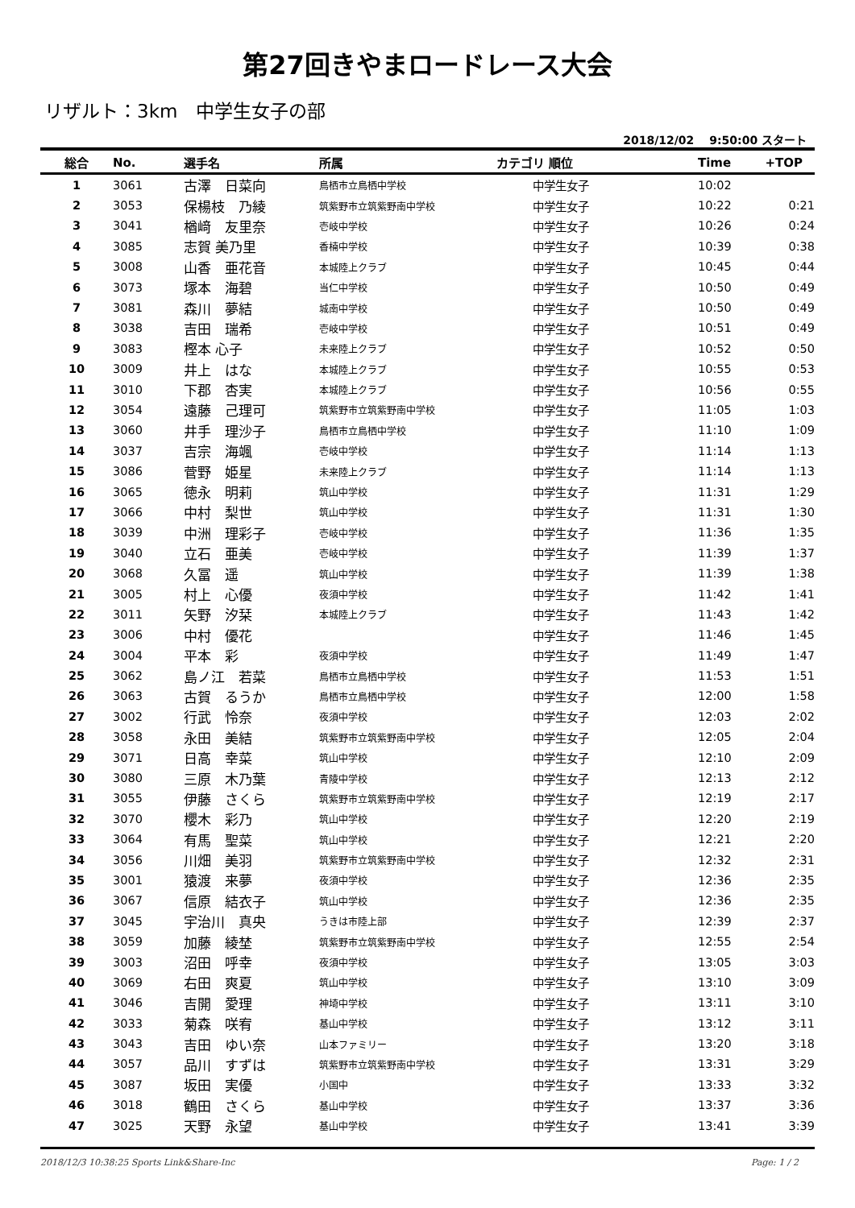第27回きやまロードレース大会
リザルト：3km　中学生女子の部
2018/12/02　 9:50:00 スタート
| 総合 | No. | 選手名 | 所属 | カテゴリ 順位 | Time | +TOP |
| --- | --- | --- | --- | --- | --- | --- |
| 1 | 3061 | 古澤 日菜向 | 鳥栖市立鳥栖中学校 | 中学生女子 | 10:02 | |
| 2 | 3053 | 保楊枝 乃綾 | 筑紫野市立筑紫野南中学校 | 中学生女子 | 10:22 | 0:21 |
| 3 | 3041 | 楢﨑 友里奈 | 壱岐中学校 | 中学生女子 | 10:26 | 0:24 |
| 4 | 3085 | 志賀 美乃里 | 香楠中学校 | 中学生女子 | 10:39 | 0:38 |
| 5 | 3008 | 山香 亜花音 | 本城陸上クラブ | 中学生女子 | 10:45 | 0:44 |
| 6 | 3073 | 塚本 海碧 | 当仁中学校 | 中学生女子 | 10:50 | 0:49 |
| 7 | 3081 | 森川 夢結 | 城南中学校 | 中学生女子 | 10:50 | 0:49 |
| 8 | 3038 | 吉田 瑞希 | 壱岐中学校 | 中学生女子 | 10:51 | 0:49 |
| 9 | 3083 | 樫本 心子 | 未来陸上クラブ | 中学生女子 | 10:52 | 0:50 |
| 10 | 3009 | 井上 はな | 本城陸上クラブ | 中学生女子 | 10:55 | 0:53 |
| 11 | 3010 | 下郡 杏実 | 本城陸上クラブ | 中学生女子 | 10:56 | 0:55 |
| 12 | 3054 | 遠藤 己理可 | 筑紫野市立筑紫野南中学校 | 中学生女子 | 11:05 | 1:03 |
| 13 | 3060 | 井手 理沙子 | 鳥栖市立鳥栖中学校 | 中学生女子 | 11:10 | 1:09 |
| 14 | 3037 | 吉宗 海颯 | 壱岐中学校 | 中学生女子 | 11:14 | 1:13 |
| 15 | 3086 | 菅野 姫星 | 未来陸上クラブ | 中学生女子 | 11:14 | 1:13 |
| 16 | 3065 | 徳永 明莉 | 筑山中学校 | 中学生女子 | 11:31 | 1:29 |
| 17 | 3066 | 中村 梨世 | 筑山中学校 | 中学生女子 | 11:31 | 1:30 |
| 18 | 3039 | 中洲 理彩子 | 壱岐中学校 | 中学生女子 | 11:36 | 1:35 |
| 19 | 3040 | 立石 亜美 | 壱岐中学校 | 中学生女子 | 11:39 | 1:37 |
| 20 | 3068 | 久冨 遥 | 筑山中学校 | 中学生女子 | 11:39 | 1:38 |
| 21 | 3005 | 村上 心優 | 夜須中学校 | 中学生女子 | 11:42 | 1:41 |
| 22 | 3011 | 矢野 汐栞 | 本城陸上クラブ | 中学生女子 | 11:43 | 1:42 |
| 23 | 3006 | 中村 優花 | | 中学生女子 | 11:46 | 1:45 |
| 24 | 3004 | 平本 彩 | 夜須中学校 | 中学生女子 | 11:49 | 1:47 |
| 25 | 3062 | 島ノ江 若菜 | 鳥栖市立鳥栖中学校 | 中学生女子 | 11:53 | 1:51 |
| 26 | 3063 | 古賀 るうか | 鳥栖市立鳥栖中学校 | 中学生女子 | 12:00 | 1:58 |
| 27 | 3002 | 行武 怜奈 | 夜須中学校 | 中学生女子 | 12:03 | 2:02 |
| 28 | 3058 | 永田 美結 | 筑紫野市立筑紫野南中学校 | 中学生女子 | 12:05 | 2:04 |
| 29 | 3071 | 日高 幸菜 | 筑山中学校 | 中学生女子 | 12:10 | 2:09 |
| 30 | 3080 | 三原 木乃葉 | 青陵中学校 | 中学生女子 | 12:13 | 2:12 |
| 31 | 3055 | 伊藤 さくら | 筑紫野市立筑紫野南中学校 | 中学生女子 | 12:19 | 2:17 |
| 32 | 3070 | 櫻木 彩乃 | 筑山中学校 | 中学生女子 | 12:20 | 2:19 |
| 33 | 3064 | 有馬 聖菜 | 筑山中学校 | 中学生女子 | 12:21 | 2:20 |
| 34 | 3056 | 川畑 美羽 | 筑紫野市立筑紫野南中学校 | 中学生女子 | 12:32 | 2:31 |
| 35 | 3001 | 猿渡 来夢 | 夜須中学校 | 中学生女子 | 12:36 | 2:35 |
| 36 | 3067 | 信原 結衣子 | 筑山中学校 | 中学生女子 | 12:36 | 2:35 |
| 37 | 3045 | 宇治川 真央 | うきは市陸上部 | 中学生女子 | 12:39 | 2:37 |
| 38 | 3059 | 加藤 綾埜 | 筑紫野市立筑紫野南中学校 | 中学生女子 | 12:55 | 2:54 |
| 39 | 3003 | 沼田 呼幸 | 夜須中学校 | 中学生女子 | 13:05 | 3:03 |
| 40 | 3069 | 右田 爽夏 | 筑山中学校 | 中学生女子 | 13:10 | 3:09 |
| 41 | 3046 | 吉開 愛理 | 神埼中学校 | 中学生女子 | 13:11 | 3:10 |
| 42 | 3033 | 菊森 咲宥 | 基山中学校 | 中学生女子 | 13:12 | 3:11 |
| 43 | 3043 | 吉田 ゆい奈 | 山本ファミリー | 中学生女子 | 13:20 | 3:18 |
| 44 | 3057 | 品川 すずは | 筑紫野市立筑紫野南中学校 | 中学生女子 | 13:31 | 3:29 |
| 45 | 3087 | 坂田 実優 | 小国中 | 中学生女子 | 13:33 | 3:32 |
| 46 | 3018 | 鶴田 さくら | 基山中学校 | 中学生女子 | 13:37 | 3:36 |
| 47 | 3025 | 天野 永望 | 基山中学校 | 中学生女子 | 13:41 | 3:39 |
2018/12/3 10:38:25 Sports Link&Share-Inc Page: 1 / 2